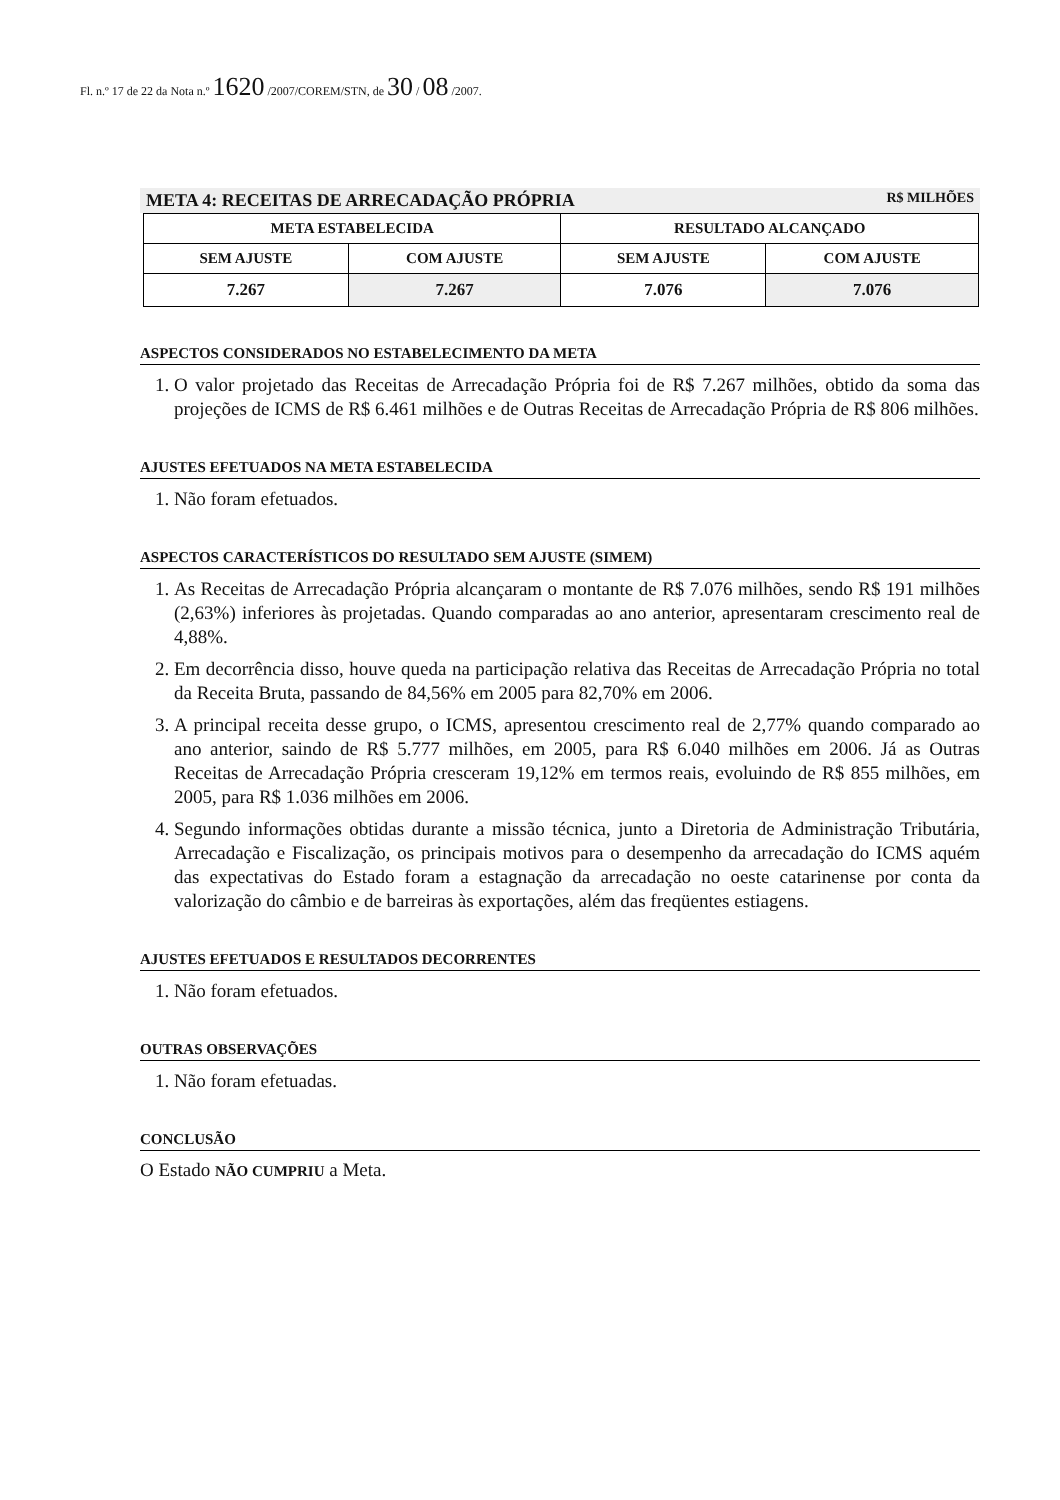Fl. n.º 17 de 22 da Nota n.º 1620 /2007/COREM/STN, de 30 / 08 /2007.
META 4: RECEITAS DE ARRECADAÇÃO PRÓPRIA R$ MILHÕES
| META ESTABELECIDA | | RESULTADO ALCANÇADO | |
| --- | --- | --- | --- |
| SEM AJUSTE | COM AJUSTE | SEM AJUSTE | COM AJUSTE |
| 7.267 | 7.267 | 7.076 | 7.076 |
ASPECTOS CONSIDERADOS NO ESTABELECIMENTO DA META
1. O valor projetado das Receitas de Arrecadação Própria foi de R$ 7.267 milhões, obtido da soma das projeções de ICMS de R$ 6.461 milhões e de Outras Receitas de Arrecadação Própria de R$ 806 milhões.
AJUSTES EFETUADOS NA META ESTABELECIDA
1. Não foram efetuados.
ASPECTOS CARACTERÍSTICOS DO RESULTADO SEM AJUSTE (SIMEM)
1. As Receitas de Arrecadação Própria alcançaram o montante de R$ 7.076 milhões, sendo R$ 191 milhões (2,63%) inferiores às projetadas. Quando comparadas ao ano anterior, apresentaram crescimento real de 4,88%.
2. Em decorrência disso, houve queda na participação relativa das Receitas de Arrecadação Própria no total da Receita Bruta, passando de 84,56% em 2005 para 82,70% em 2006.
3. A principal receita desse grupo, o ICMS, apresentou crescimento real de 2,77% quando comparado ao ano anterior, saindo de R$ 5.777 milhões, em 2005, para R$ 6.040 milhões em 2006. Já as Outras Receitas de Arrecadação Própria cresceram 19,12% em termos reais, evoluindo de R$ 855 milhões, em 2005, para R$ 1.036 milhões em 2006.
4. Segundo informações obtidas durante a missão técnica, junto a Diretoria de Administração Tributária, Arrecadação e Fiscalização, os principais motivos para o desempenho da arrecadação do ICMS aquém das expectativas do Estado foram a estagnação da arrecadação no oeste catarinense por conta da valorização do câmbio e de barreiras às exportações, além das freqüentes estiagens.
AJUSTES EFETUADOS E RESULTADOS DECORRENTES
1. Não foram efetuados.
OUTRAS OBSERVAÇÕES
1. Não foram efetuadas.
CONCLUSÃO
O Estado NÃO CUMPRIU a Meta.